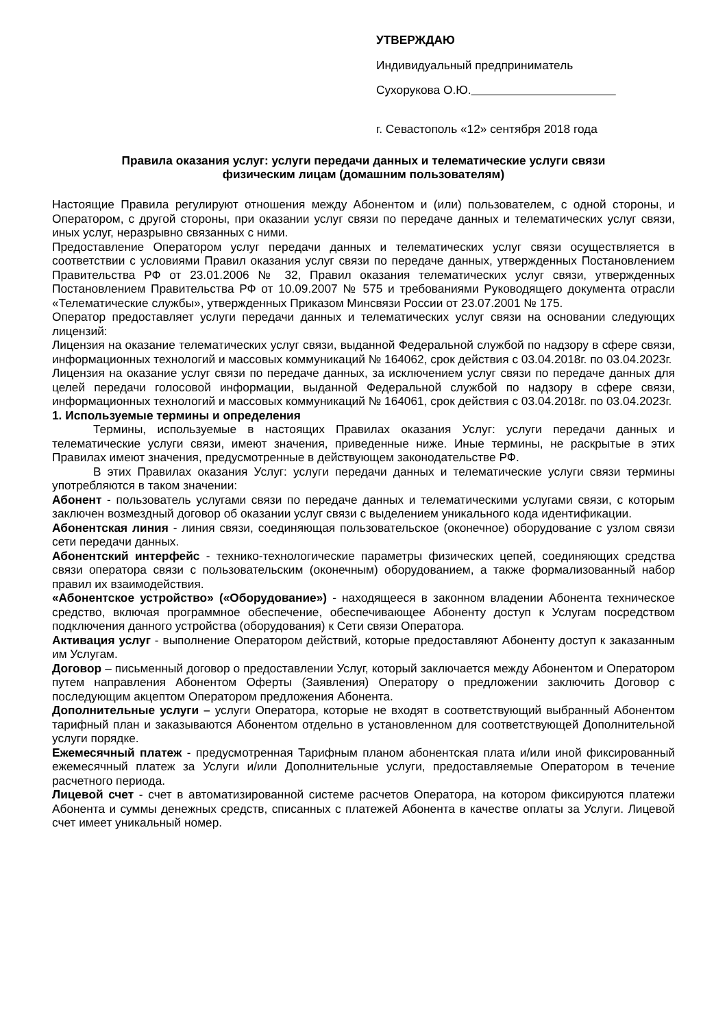УТВЕРЖДАЮ
Индивидуальный предприниматель
Сухорукова О.Ю.
г. Севастополь «12» сентября 2018 года
Правила оказания услуг: услуги передачи данных и телематические услуги связи
физическим лицам (домашним пользователям)
Настоящие Правила регулируют отношения между Абонентом и (или) пользователем, с одной стороны, и Оператором, с другой стороны, при оказании услуг связи по передаче данных и телематических услуг связи, иных услуг, неразрывно связанных с ними.
Предоставление Оператором услуг передачи данных и телематических услуг связи осуществляется в соответствии с условиями Правил оказания услуг связи по передаче данных, утвержденных Постановлением Правительства РФ от 23.01.2006 № 32, Правил оказания телематических услуг связи, утвержденных Постановлением Правительства РФ от 10.09.2007 № 575 и требованиями Руководящего документа отрасли «Телематические службы», утвержденных Приказом Минсвязи России от 23.07.2001 № 175.
Оператор предоставляет услуги передачи данных и телематических услуг связи на основании следующих лицензий:
Лицензия на оказание телематических услуг связи, выданной Федеральной службой по надзору в сфере связи, информационных технологий и массовых коммуникаций № 164062, срок действия с 03.04.2018г. по 03.04.2023г.
Лицензия на оказание услуг связи по передаче данных, за исключением услуг связи по передаче данных для целей передачи голосовой информации, выданной Федеральной службой по надзору в сфере связи, информационных технологий и массовых коммуникаций № 164061, срок действия с 03.04.2018г. по 03.04.2023г.
1. Используемые термины и определения
Термины, используемые в настоящих Правилах оказания Услуг: услуги передачи данных и телематические услуги связи, имеют значения, приведенные ниже. Иные термины, не раскрытые в этих Правилах имеют значения, предусмотренные в действующем законодательстве РФ.
В этих Правилах оказания Услуг: услуги передачи данных и телематические услуги связи термины употребляются в таком значении:
Абонент - пользователь услугами связи по передаче данных и телематическими услугами связи, с которым заключен возмездный договор об оказании услуг связи с выделением уникального кода идентификации.
Абонентская линия - линия связи, соединяющая пользовательское (оконечное) оборудование с узлом связи сети передачи данных.
Абонентский интерфейс - технико-технологические параметры физических цепей, соединяющих средства связи оператора связи с пользовательским (оконечным) оборудованием, а также формализованный набор правил их взаимодействия.
«Абонентское устройство» («Оборудование») - находящееся в законном владении Абонента техническое средство, включая программное обеспечение, обеспечивающее Абоненту доступ к Услугам посредством подключения данного устройства (оборудования) к Сети связи Оператора.
Активация услуг - выполнение Оператором действий, которые предоставляют Абоненту доступ к заказанным им Услугам.
Договор – письменный договор о предоставлении Услуг, который заключается между Абонентом и Оператором путем направления Абонентом Оферты (Заявления) Оператору о предложении заключить Договор с последующим акцептом Оператором предложения Абонента.
Дополнительные услуги – услуги Оператора, которые не входят в соответствующий выбранный Абонентом тарифный план и заказываются Абонентом отдельно в установленном для соответствующей Дополнительной услуги порядке.
Ежемесячный платеж - предусмотренная Тарифным планом абонентская плата и/или иной фиксированный ежемесячный платеж за Услуги и/или Дополнительные услуги, предоставляемые Оператором в течение расчетного периода.
Лицевой счет - счет в автоматизированной системе расчетов Оператора, на котором фиксируются платежи Абонента и суммы денежных средств, списанных с платежей Абонента в качестве оплаты за Услуги. Лицевой счет имеет уникальный номер.